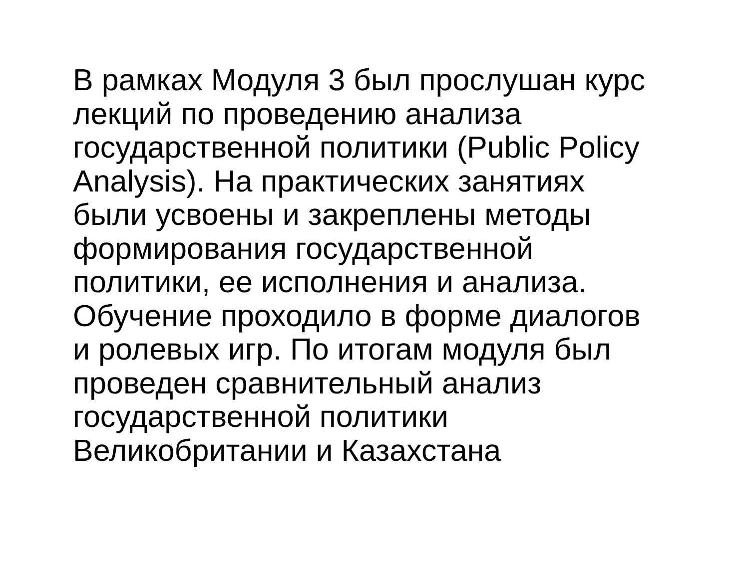В рамках Модуля 3 был прослушан курс
лекций по проведению анализа
государственной политики (Public Policy
Analysis). На практических занятиях
были усвоены и закреплены методы
формирования государственной
политики, ее исполнения и анализа.
Обучение проходило в форме диалогов
и ролевых игр. По итогам модуля был
проведен сравнительный анализ
государственной политики
Великобритании и Казахстана